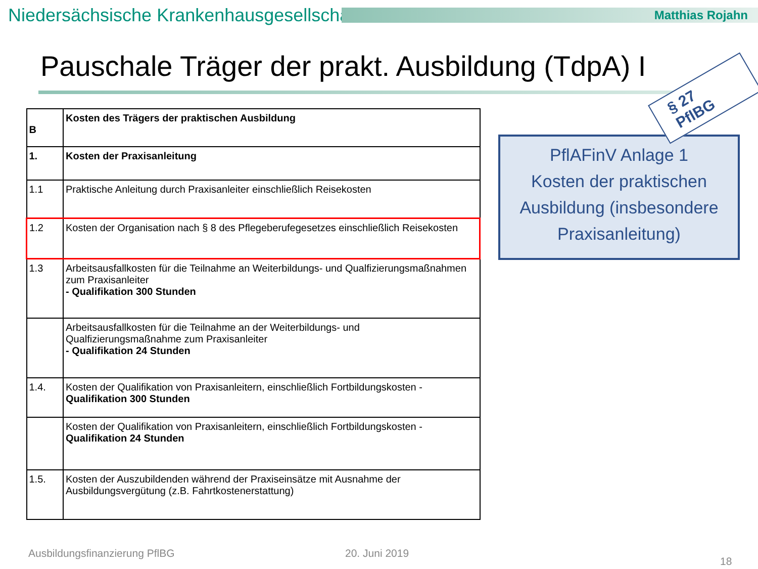Niedersächsische Krankenhausgesellschaft
Matthias Rojahn
Pauschale Träger der prakt. Ausbildung (TdpA) I
§ 27 PflBG
| B | Kosten des Trägers der praktischen Ausbildung |
| 1. | Kosten der Praxisanleitung |
| 1.1 | Praktische Anleitung durch Praxisanleiter einschließlich Reisekosten |
| 1.2 | Kosten der Organisation nach § 8 des Pflegeberufegesetzes einschließlich Reisekosten |
| 1.3 | Arbeitsausfallkosten für die Teilnahme an Weiterbildungs- und Qualfizierungsmaßnahmen zum Praxisanleiter - Qualifikation 300 Stunden |
| | Arbeitsausfallkosten für die Teilnahme an der Weiterbildungs- und Qualfizierungsmaßnahme zum Praxisanleiter - Qualifikation 24 Stunden |
| 1.4. | Kosten der Qualifikation von Praxisanleitern, einschließlich Fortbildungskosten - Qualifikation 300 Stunden |
| | Kosten der Qualifikation von Praxisanleitern, einschließlich Fortbildungskosten - Qualifikation 24 Stunden |
| 1.5. | Kosten der Auszubildenden während der Praxiseinsätze mit Ausnahme der Ausbildungsvergütung (z.B. Fahrtkostenerstattung) |
PflAFinV Anlage 1
Kosten der praktischen
Ausbildung (insbesondere
Praxisanleitung)
Ausbildungsfinanzierung PflBG 20. Juni 2019
18